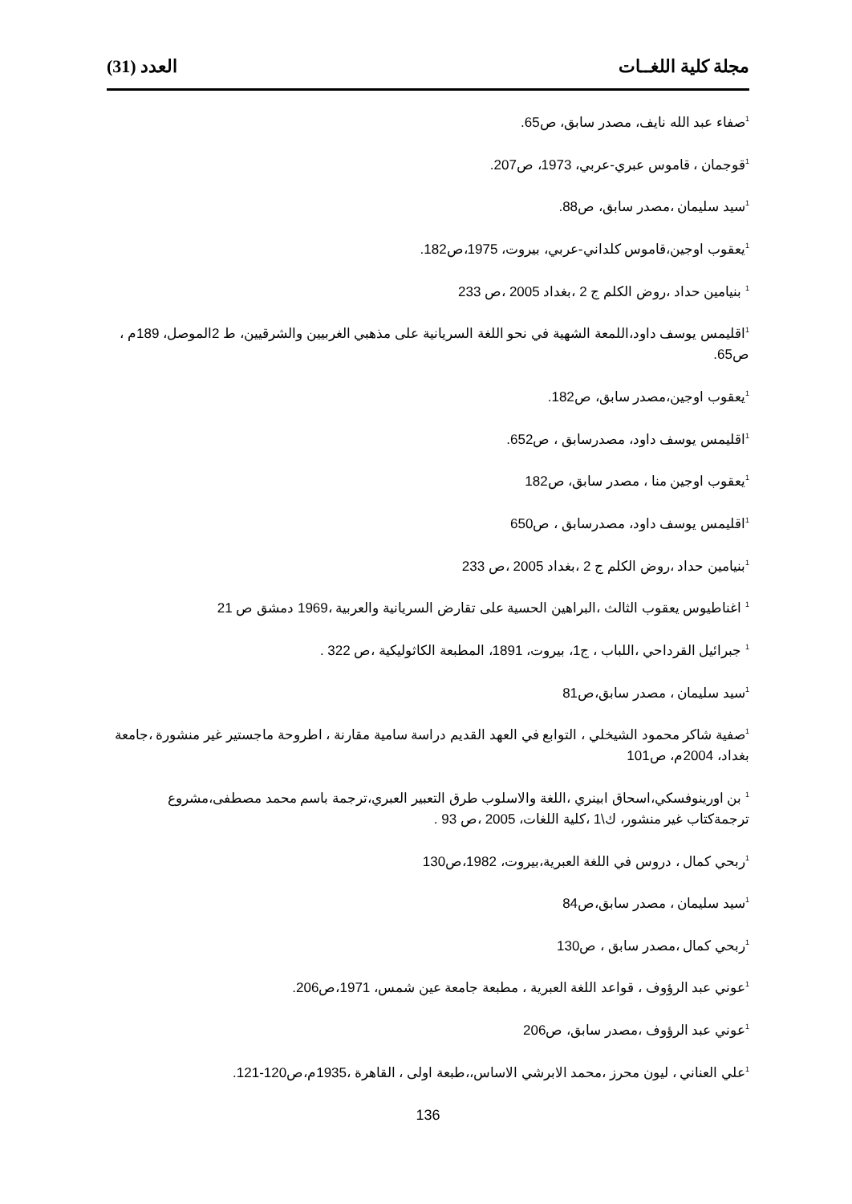مجلة كلية اللغــات العدد (31)
<sup>1</sup> صفاء عبد الله نايف، مصدر سابق، ص65.
<sup>1</sup> قوجمان ، قاموس عبري-عربي، 1973، ص207.
<sup>1</sup> سيد سليمان ،مصدر سابق، ص88.
<sup>1</sup> يعقوب اوجين،قاموس كلداني-عربي، بيروت، 1975،ص182.
<sup>1</sup> بنيامين حداد ،روض الكلم ج 2 ،بغداد 2005 ،ص 233
<sup>1</sup> اقليمس يوسف داود،اللمعة الشهية في نحو اللغة السريانية على مذهبي الغربيين والشرقيين، ط 2الموصل، 189م ، ص65.
<sup>1</sup> يعقوب اوجين،مصدر سابق، ص182.
<sup>1</sup> اقليمس يوسف داود، مصدرسابق ، ص652.
<sup>1</sup> يعقوب اوجين منا ، مصدر سابق، ص182
<sup>1</sup> اقليمس يوسف داود، مصدرسابق ، ص650
<sup>1</sup> بنيامين حداد ،روض الكلم ج 2 ،بغداد 2005 ،ص 233
<sup>1</sup> اغناطيوس يعقوب الثالث ،البراهين الحسية على تقارض السريانية والعربية ،1969 دمشق ص 21
<sup>1</sup> جبرائيل القرداحي ،اللباب ، ج1، بيروت، 1891، المطبعة الكاثوليكية ،ص 322 .
<sup>1</sup> سيد سليمان ، مصدر سابق،ص81
<sup>1</sup> صفية شاكر محمود الشيخلي ، التوابع في العهد القديم دراسة سامية مقارنة ، اطروحة ماجستير غير منشورة ،جامعة بغداد، 2004م، ص101
<sup>1</sup> بن اورينوفسكي،اسحاق ابينري ،اللغة والاسلوب طرق التعبير العبري،ترجمة باسم محمد مصطفى،مشروع ترجمةكتاب غير منشور، ك\1 ،كلية اللغات، 2005 ،ص 93 .
<sup>1</sup> ربحي كمال ، دروس في اللغة العبرية،بيروت، 1982،ص130
<sup>1</sup> سيد سليمان ، مصدر سابق،ص84
<sup>1</sup> ربحي كمال ،مصدر سابق ، ص130
<sup>1</sup> عوني عبد الرؤوف ، قواعد اللغة العبرية ، مطبعة جامعة عين شمس، 1971،ص206.
<sup>1</sup> عوني عبد الرؤوف ،مصدر سابق، ص206
<sup>1</sup> علي العناني ، ليون محرز ،محمد الابرشي الاساس،،طبعة اولى ، القاهرة ،1935م،ص120-121.
136